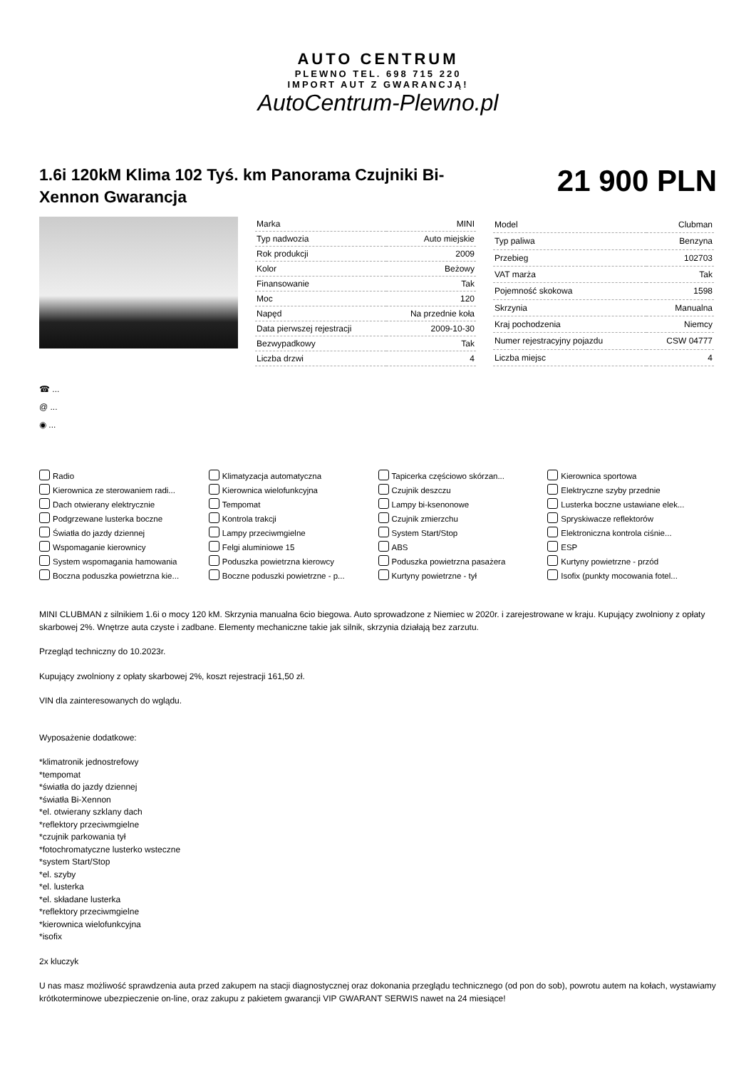AUTO CENTRUM
PLEWNO TEL. 698 715 220
IMPORT AUT Z GWARANCJĄ!
AutoCentrum-Plewno.pl
1.6i 120kM Klima 102 Tyś. km Panorama Czujniki Bi-Xennon Gwarancja
21 900 PLN
| Marka | MINI |
| Typ nadwozia | Auto miejskie |
| Rok produkcji | 2009 |
| Kolor | Beżowy |
| Finansowanie | Tak |
| Moc | 120 |
| Napęd | Na przednie koła |
| Data pierwszej rejestracji | 2009-10-30 |
| Bezwypadkowy | Tak |
| Liczba drzwi | 4 |
| Model | Clubman |
| Typ paliwa | Benzyna |
| Przebieg | 102703 |
| VAT marża | Tak |
| Pojemność skokowa | 1598 |
| Skrzynia | Manualna |
| Kraj pochodzenia | Niemcy |
| Numer rejestracyjny pojazdu | CSW 04777 |
| Liczba miejsc | 4 |
☎ ...
@ ...
◉ ...
Radio Klimatyzacja automatyczna Tapicerka częściowo skórzan... Kierownica sportowa Kierownica ze sterowaniem radi... Kierownica wielofunkcyjna Czujnik deszczu Elektryczne szyby przednie Dach otwierany elektrycznie Tempomat Lampy bi-ksenonowe Lusterka boczne ustawiane elek... Podgrzewane lusterka boczne Kontrola trakcji Czujnik zmierzchu Spryskiwacze reflektorów Światła do jazdy dziennej Lampy przeciwmgielne System Start/Stop Elektroniczna kontrola ciśnie... Wspomaganie kierownicy Felgi aluminiowe 15 ABS ESP System wspomagania hamowania Poduszka powietrzna kierowcy Poduszka powietrzna pasażera Kurtyny powietrzne - przód Boczna poduszka powietrzna kie... Boczne poduszki powietrzne - p... Kurtyny powietrzne - tył Isofix (punkty mocowania fotel...
MINI CLUBMAN z silnikiem 1.6i o mocy 120 kM. Skrzynia manualna 6cio biegowa. Auto sprowadzone z Niemiec w 2020r. i zarejestrowane w kraju. Kupujący zwolniony z opłaty skarbowej 2%. Wnętrze auta czyste i zadbane. Elementy mechaniczne takie jak silnik, skrzynia działają bez zarzutu.
Przegląd techniczny do 10.2023r.
Kupujący zwolniony z opłaty skarbowej 2%, koszt rejestracji 161,50 zł.
VIN dla zainteresowanych do wglądu.
Wyposażenie dodatkowe:
*klimatronik jednostrefowy
*tempomat
*światła do jazdy dziennej
*światła Bi-Xennon
*el. otwierany szklany dach
*reflektory przeciwmgielne
*czujnik parkowania tył
*fotochromatyczne lusterko wsteczne
*system Start/Stop
*el. szyby
*el. lusterka
*el. składane lusterka
*reflektory przeciwmgielne
*kierownica wielofunkcyjna
*isofix
2x kluczyk
U nas masz możliwość sprawdzenia auta przed zakupem na stacji diagnostycznej oraz dokonania przeglądu technicznego (od pon do sob), powrotu autem na kołach, wystawiamy krótkoterminowe ubezpieczenie on-line, oraz zakupu z pakietem gwarancji VIP GWARANT SERWIS nawet na 24 miesiące!